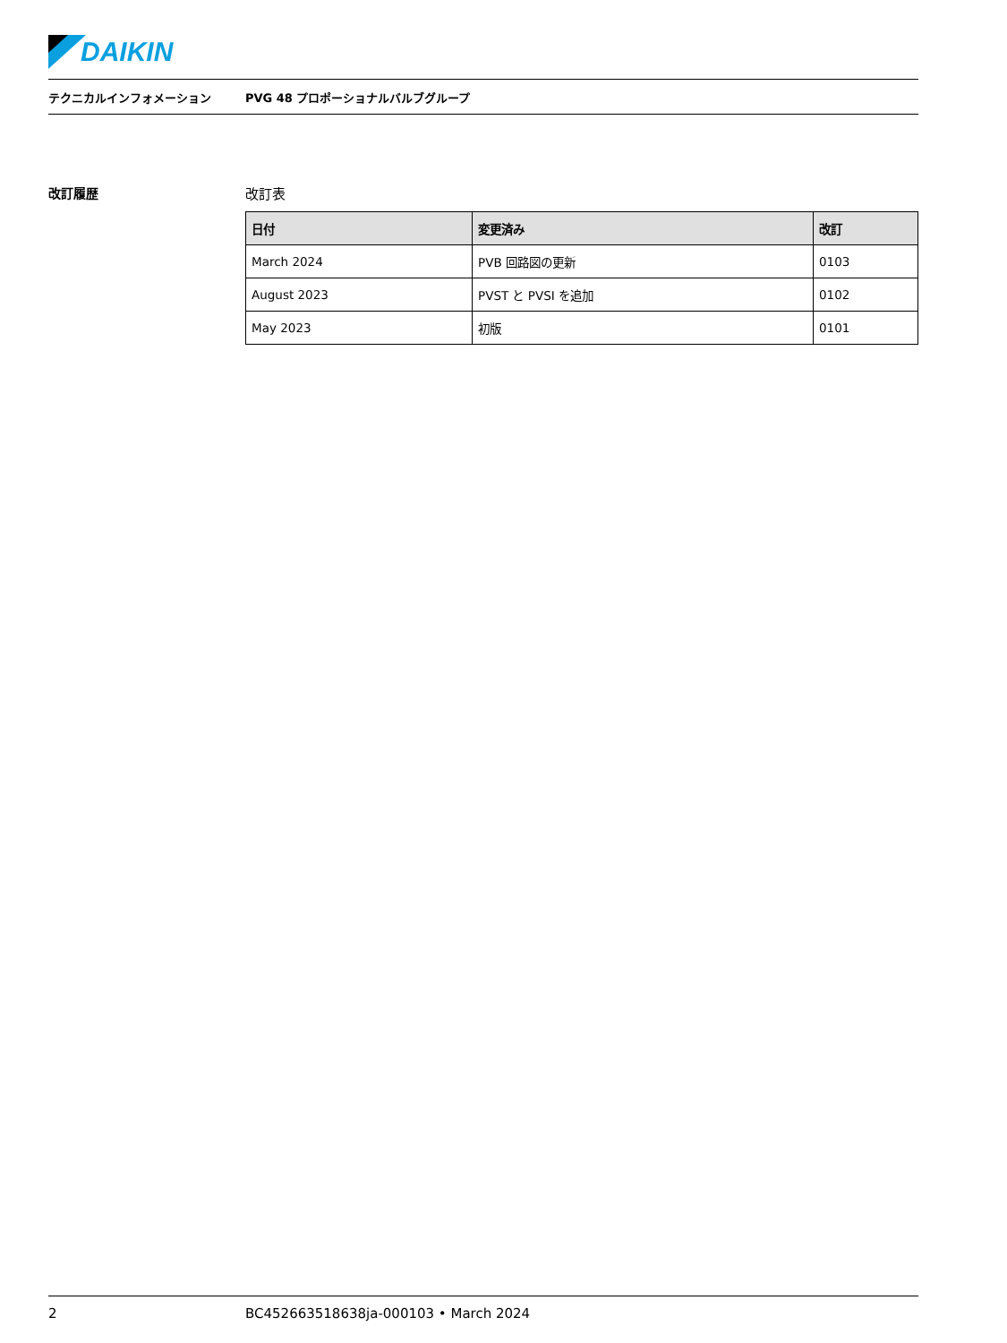DAIKIN
テクニカルインフォメーション PVG 48 プロポーショナルバルブグループ
改訂履歴 改訂表
| 日付 | 変更済み | 改訂 |
| --- | --- | --- |
| March 2024 | PVB 回路図の更新 | 0103 |
| August 2023 | PVST と PVSI を追加 | 0102 |
| May 2023 | 初版 | 0101 |
2 BC452663518638ja-000103 • March 2024